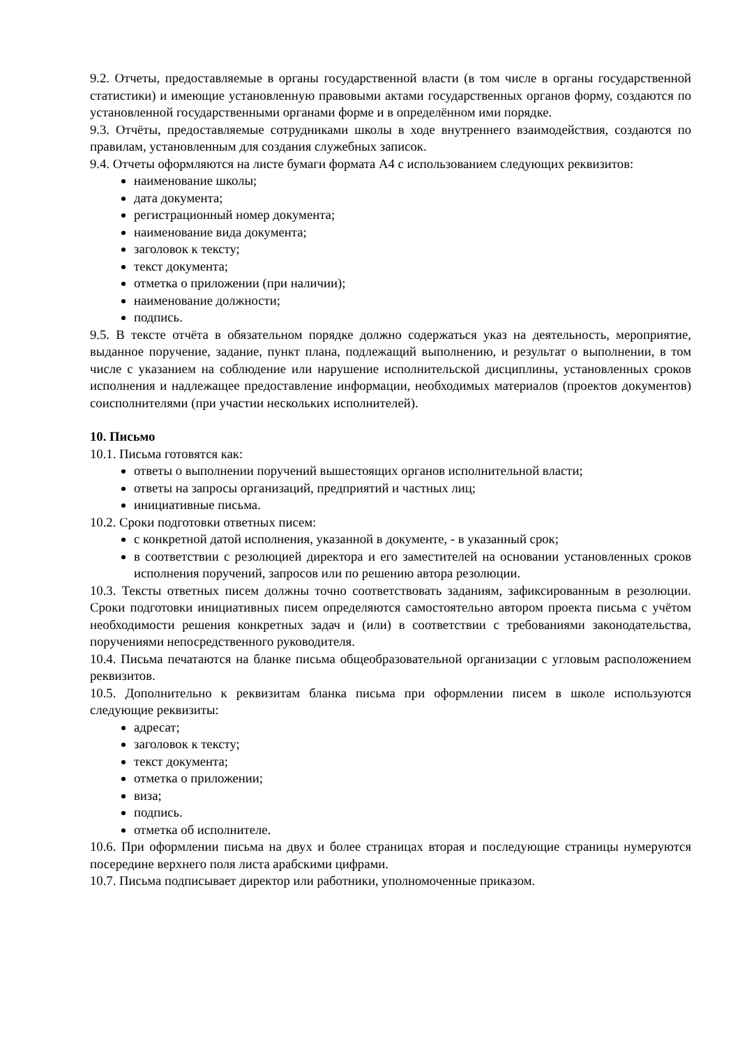9.2. Отчеты, предоставляемые в органы государственной власти (в том числе в органы государственной статистики) и имеющие установленную правовыми актами государственных органов форму, создаются по установленной государственными органами форме и в определённом ими порядке.
9.3. Отчёты, предоставляемые сотрудниками школы в ходе внутреннего взаимодействия, создаются по правилам, установленным для создания служебных записок.
9.4. Отчеты оформляются на листе бумаги формата А4 с использованием следующих реквизитов:
наименование школы;
дата документа;
регистрационный номер документа;
наименование вида документа;
заголовок к тексту;
текст документа;
отметка о приложении (при наличии);
наименование должности;
подпись.
9.5. В тексте отчёта в обязательном порядке должно содержаться указ на деятельность, мероприятие, выданное поручение, задание, пункт плана, подлежащий выполнению, и результат о выполнении, в том числе с указанием на соблюдение или нарушение исполнительской дисциплины, установленных сроков исполнения и надлежащее предоставление информации, необходимых материалов (проектов документов) соисполнителями (при участии нескольких исполнителей).
10. Письмо
10.1. Письма готовятся как:
ответы о выполнении поручений вышестоящих органов исполнительной власти;
ответы на запросы организаций, предприятий и частных лиц;
инициативные письма.
10.2. Сроки подготовки ответных писем:
с конкретной датой исполнения, указанной в документе, - в указанный срок;
в соответствии с резолюцией директора и его заместителей на основании установленных сроков исполнения поручений, запросов или по решению автора резолюции.
10.3. Тексты ответных писем должны точно соответствовать заданиям, зафиксированным в резолюции. Сроки подготовки инициативных писем определяются самостоятельно автором проекта письма с учётом необходимости решения конкретных задач и (или) в соответствии с требованиями законодательства, поручениями непосредственного руководителя.
10.4. Письма печатаются на бланке письма общеобразовательной организации с угловым расположением реквизитов.
10.5. Дополнительно к реквизитам бланка письма при оформлении писем в школе используются следующие реквизиты:
адресат;
заголовок к тексту;
текст документа;
отметка о приложении;
виза;
подпись.
отметка об исполнителе.
10.6. При оформлении письма на двух и более страницах вторая и последующие страницы нумеруются посередине верхнего поля листа арабскими цифрами.
10.7. Письма подписывает директор или работники, уполномоченные приказом.